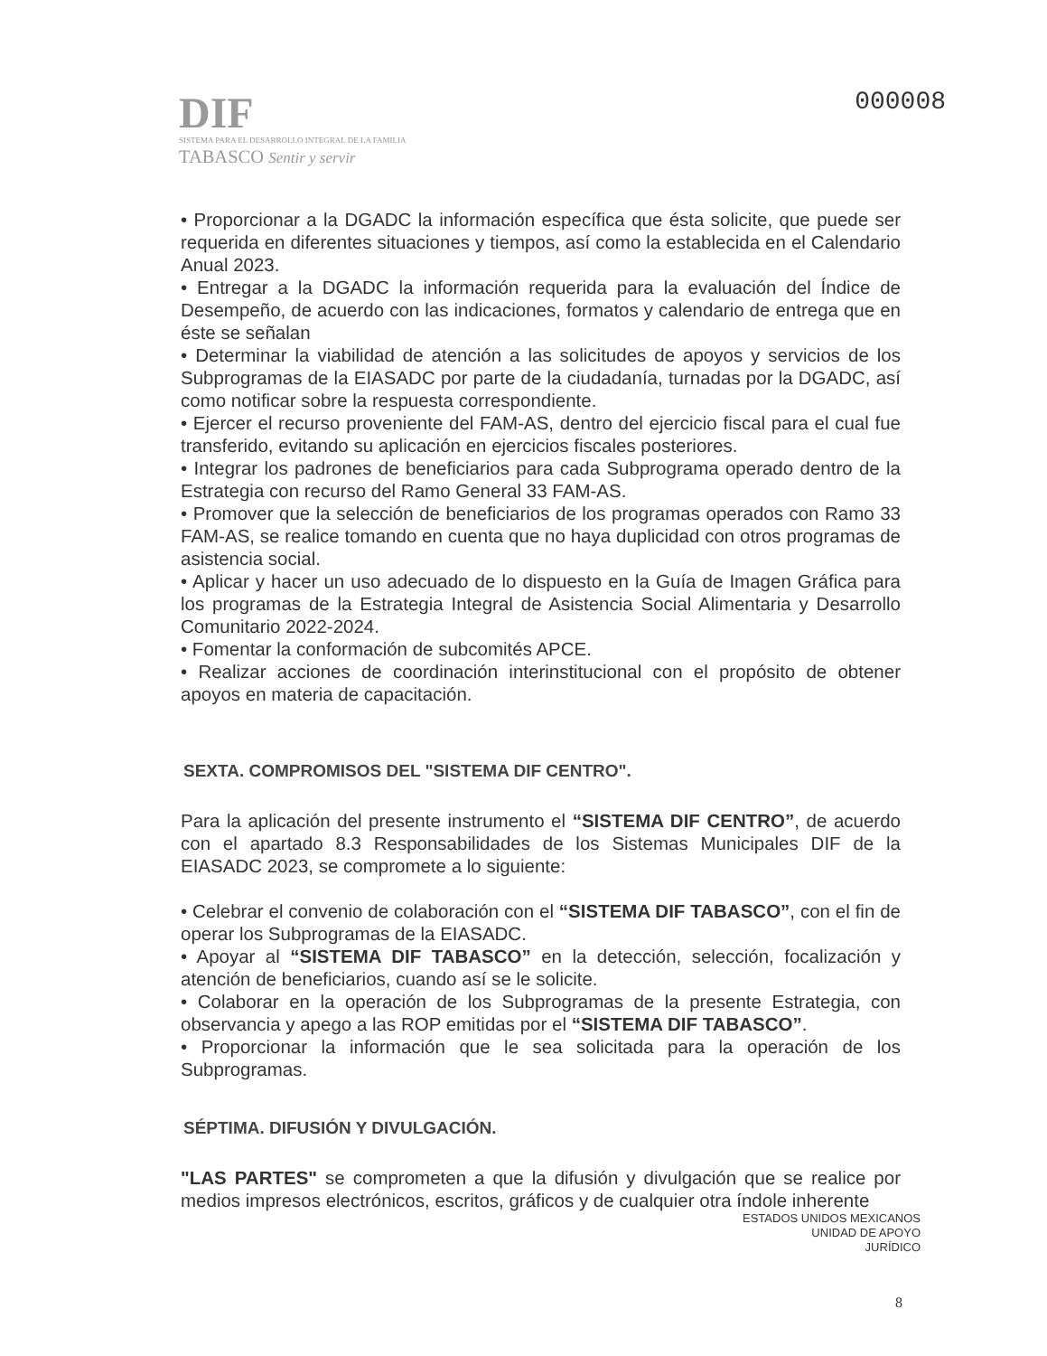DIF
SISTEMA PARA EL DESARROLLO INTEGRAL DE LA FAMILIA
TABASCO Sentir y servir
000008
• Proporcionar a la DGADC la información específica que ésta solicite, que puede ser requerida en diferentes situaciones y tiempos, así como la establecida en el Calendario Anual 2023.
• Entregar a la DGADC la información requerida para la evaluación del Índice de Desempeño, de acuerdo con las indicaciones, formatos y calendario de entrega que en éste se señalan
• Determinar la viabilidad de atención a las solicitudes de apoyos y servicios de los Subprogramas de la EIASADC por parte de la ciudadanía, turnadas por la DGADC, así como notificar sobre la respuesta correspondiente.
• Ejercer el recurso proveniente del FAM-AS, dentro del ejercicio fiscal para el cual fue transferido, evitando su aplicación en ejercicios fiscales posteriores.
• Integrar los padrones de beneficiarios para cada Subprograma operado dentro de la Estrategia con recurso del Ramo General 33 FAM-AS.
• Promover que la selección de beneficiarios de los programas operados con Ramo 33 FAM-AS, se realice tomando en cuenta que no haya duplicidad con otros programas de asistencia social.
• Aplicar y hacer un uso adecuado de lo dispuesto en la Guía de Imagen Gráfica para los programas de la Estrategia Integral de Asistencia Social Alimentaria y Desarrollo Comunitario 2022-2024.
• Fomentar la conformación de subcomités APCE.
• Realizar acciones de coordinación interinstitucional con el propósito de obtener apoyos en materia de capacitación.
SEXTA. COMPROMISOS DEL "SISTEMA DIF CENTRO".
Para la aplicación del presente instrumento el “SISTEMA DIF CENTRO”, de acuerdo con el apartado 8.3 Responsabilidades de los Sistemas Municipales DIF de la EIASADC 2023, se compromete a lo siguiente:
• Celebrar el convenio de colaboración con el “SISTEMA DIF TABASCO”, con el fin de operar los Subprogramas de la EIASADC.
• Apoyar al “SISTEMA DIF TABASCO” en la detección, selección, focalización y atención de beneficiarios, cuando así se le solicite.
• Colaborar en la operación de los Subprogramas de la presente Estrategia, con observancia y apego a las ROP emitidas por el “SISTEMA DIF TABASCO”.
• Proporcionar la información que le sea solicitada para la operación de los Subprogramas.
SÉPTIMA. DIFUSIÓN Y DIVULGACIÓN.
"LAS PARTES" se comprometen a que la difusión y divulgación que se realice por medios impresos electrónicos, escritos, gráficos y de cualquier otra índole inherente
ESTADOS UNIDOS MEXICANOS
UNIDAD DE APOYO
JURÍDICO
8